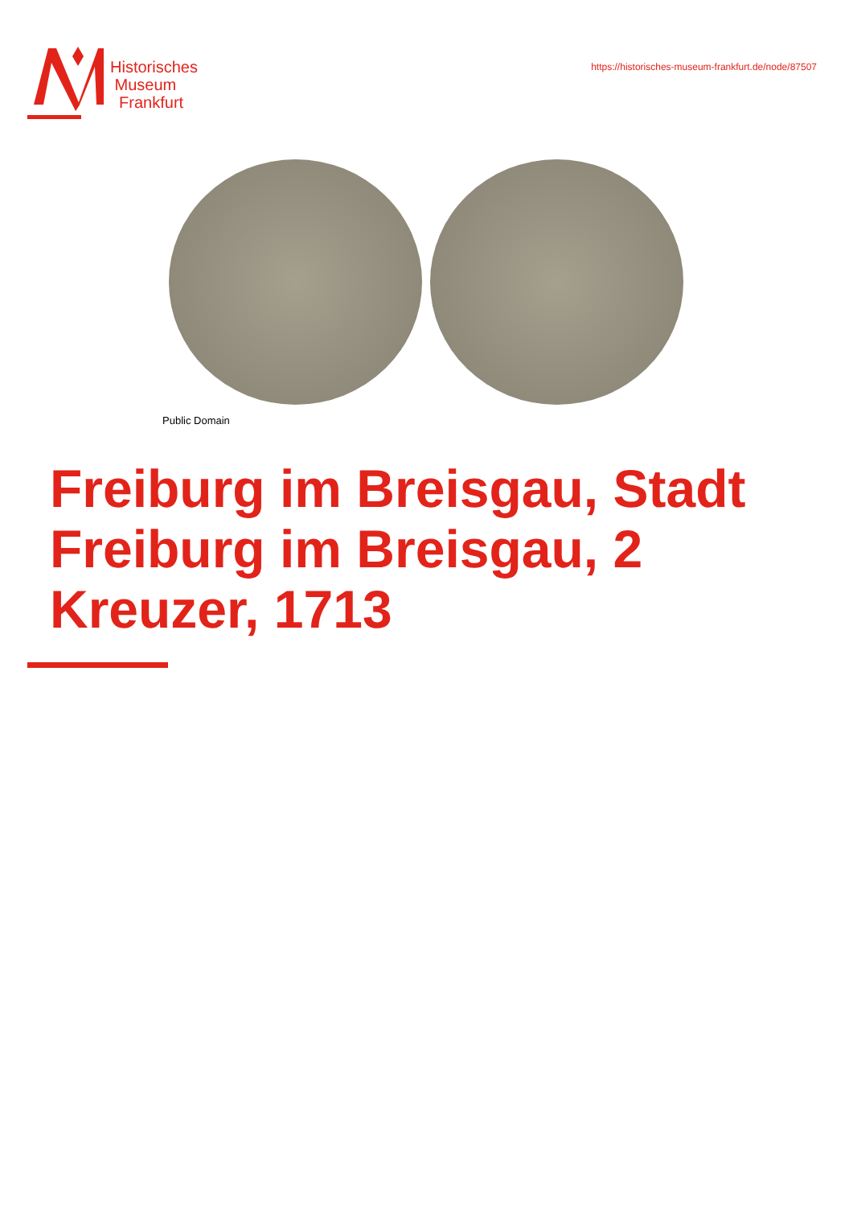Historisches
Museum
Frankfurt
https://historisches-museum-frankfurt.de/node/87507
Public Domain
Freiburg im Breisgau, Stadt Freiburg im Breisgau, 2 Kreuzer, 1713